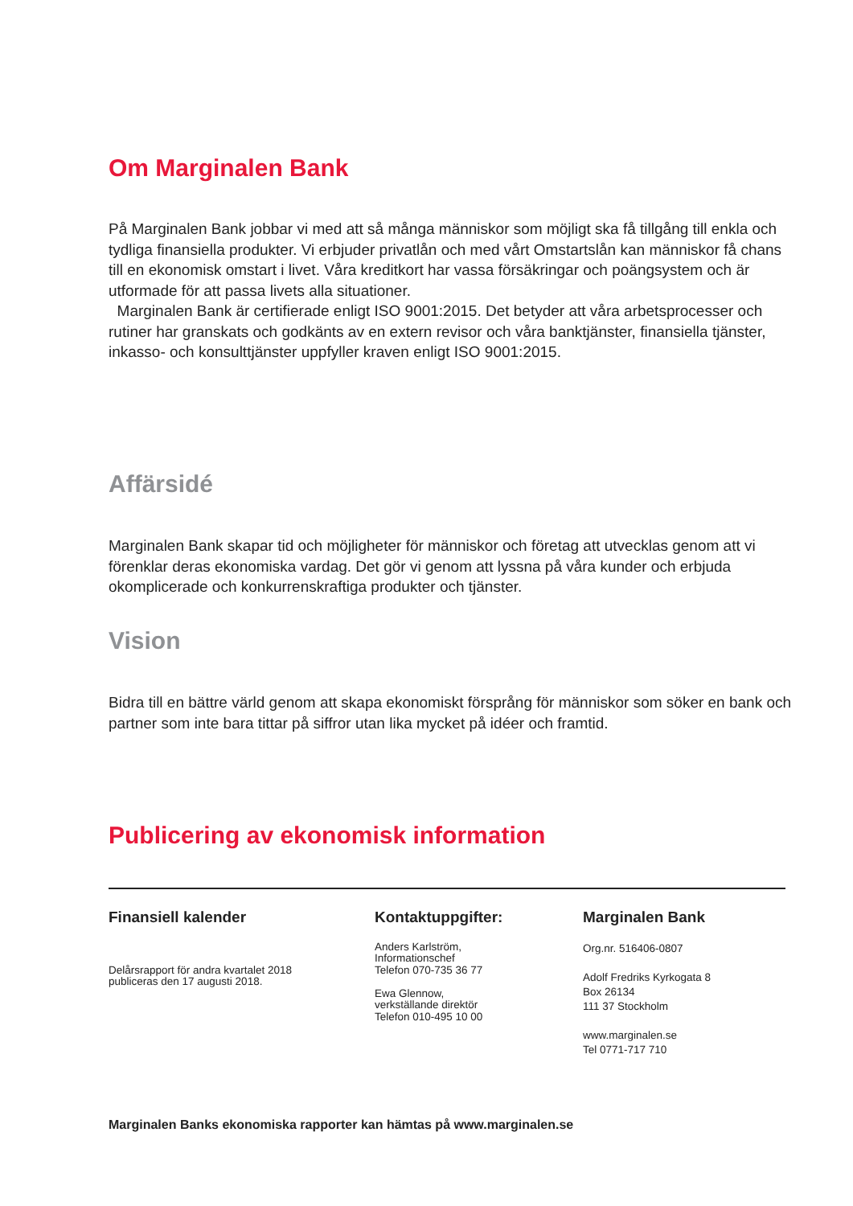Om Marginalen Bank
På Marginalen Bank jobbar vi med att så många människor som möjligt ska få tillgång till enkla och tydliga finansiella produkter. Vi erbjuder privatlån och med vårt Omstartslån kan människor få chans till en ekonomisk omstart i livet. Våra kreditkort har vassa försäkringar och poängsystem och är utformade för att passa livets alla situationer.
Marginalen Bank är certifierade enligt ISO 9001:2015. Det betyder att våra arbetsprocesser och rutiner har granskats och godkänts av en extern revisor och våra banktjänster, finansiella tjänster, inkasso- och konsulttjänster uppfyller kraven enligt ISO 9001:2015.
Affärsidé
Marginalen Bank skapar tid och möjligheter för människor och företag att utvecklas genom att vi förenklar deras ekonomiska vardag. Det gör vi genom att lyssna på våra kunder och erbjuda okomplicerade och konkurrenskraftiga produkter och tjänster.
Vision
Bidra till en bättre värld genom att skapa ekonomiskt försprång för människor som söker en bank och partner som inte bara tittar på siffror utan lika mycket på idéer och framtid.
Publicering av ekonomisk information
Finansiell kalender
Delårsrapport för andra kvartalet 2018
publiceras den 17 augusti 2018.
Kontaktuppgifter:
Anders Karlström,
Informationschef
Telefon 070-735 36 77
Ewa Glennow,
verkställande direktör
Telefon 010-495 10 00
Marginalen Bank
Org.nr. 516406-0807
Adolf Fredriks Kyrkogata 8
Box 26134
111 37 Stockholm
www.marginalen.se
Tel 0771-717 710
Marginalen Banks ekonomiska rapporter kan hämtas på www.marginalen.se